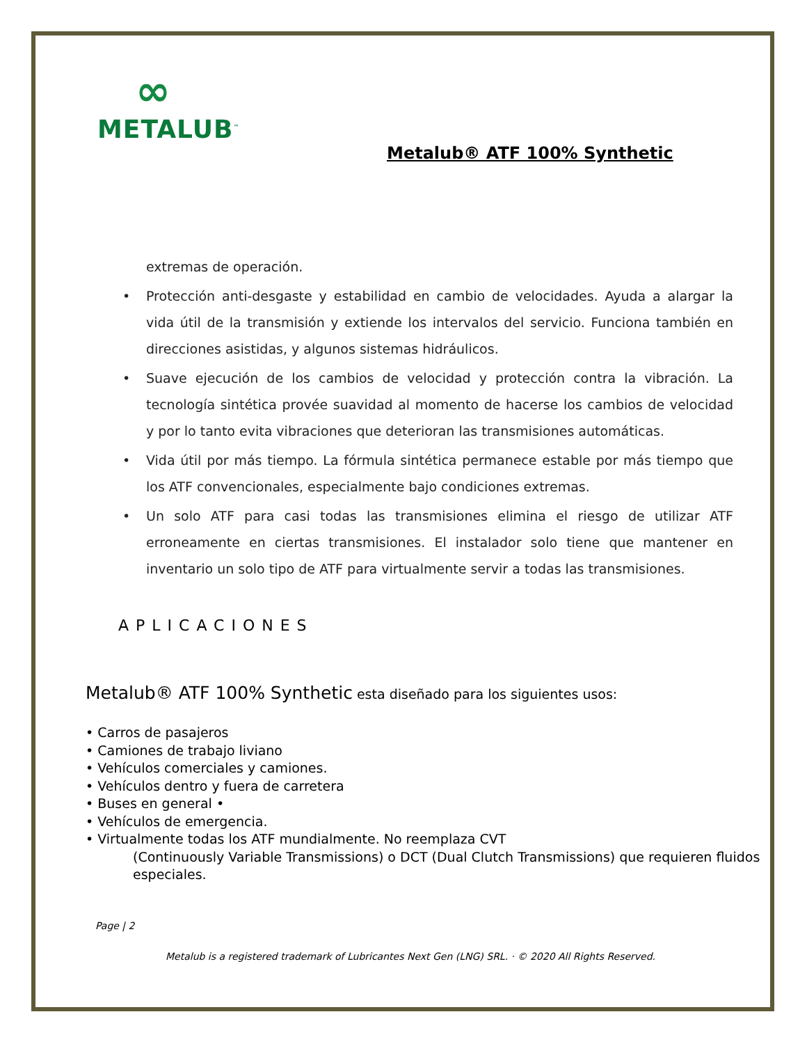∞
METALUB<sup>™</sup>
Metalub® ATF 100% Synthetic
extremas de operación.
• Protección anti-desgaste y estabilidad en cambio de velocidades. Ayuda a alargar la vida útil de la transmisión y extiende los intervalos del servicio. Funciona también en direcciones asistidas, y algunos sistemas hidráulicos.
• Suave ejecución de los cambios de velocidad y protección contra la vibración. La tecnología sintética provée suavidad al momento de hacerse los cambios de velocidad y por lo tanto evita vibraciones que deterioran las transmisiones automáticas.
• Vida útil por más tiempo. La fórmula sintética permanece estable por más tiempo que los ATF convencionales, especialmente bajo condiciones extremas.
• Un solo ATF para casi todas las transmisiones elimina el riesgo de utilizar ATF erroneamente en ciertas transmisiones. El instalador solo tiene que mantener en inventario un solo tipo de ATF para virtualmente servir a todas las transmisiones.
APLICACIONES
Metalub® ATF 100% Synthetic esta diseñado para los siguientes usos:
• Carros de pasajeros
• Camiones de trabajo liviano
• Vehículos comerciales y camiones.
• Vehículos dentro y fuera de carretera
• Buses en general •
• Vehículos de emergencia.
• Virtualmente todas los ATF mundialmente. No reemplaza CVT
(Continuously Variable Transmissions) o DCT (Dual Clutch Transmissions) que requieren fluidos especiales.
Page | 2
Metalub is a registered trademark of Lubricantes Next Gen (LNG) SRL. · © 2020 All Rights Reserved.